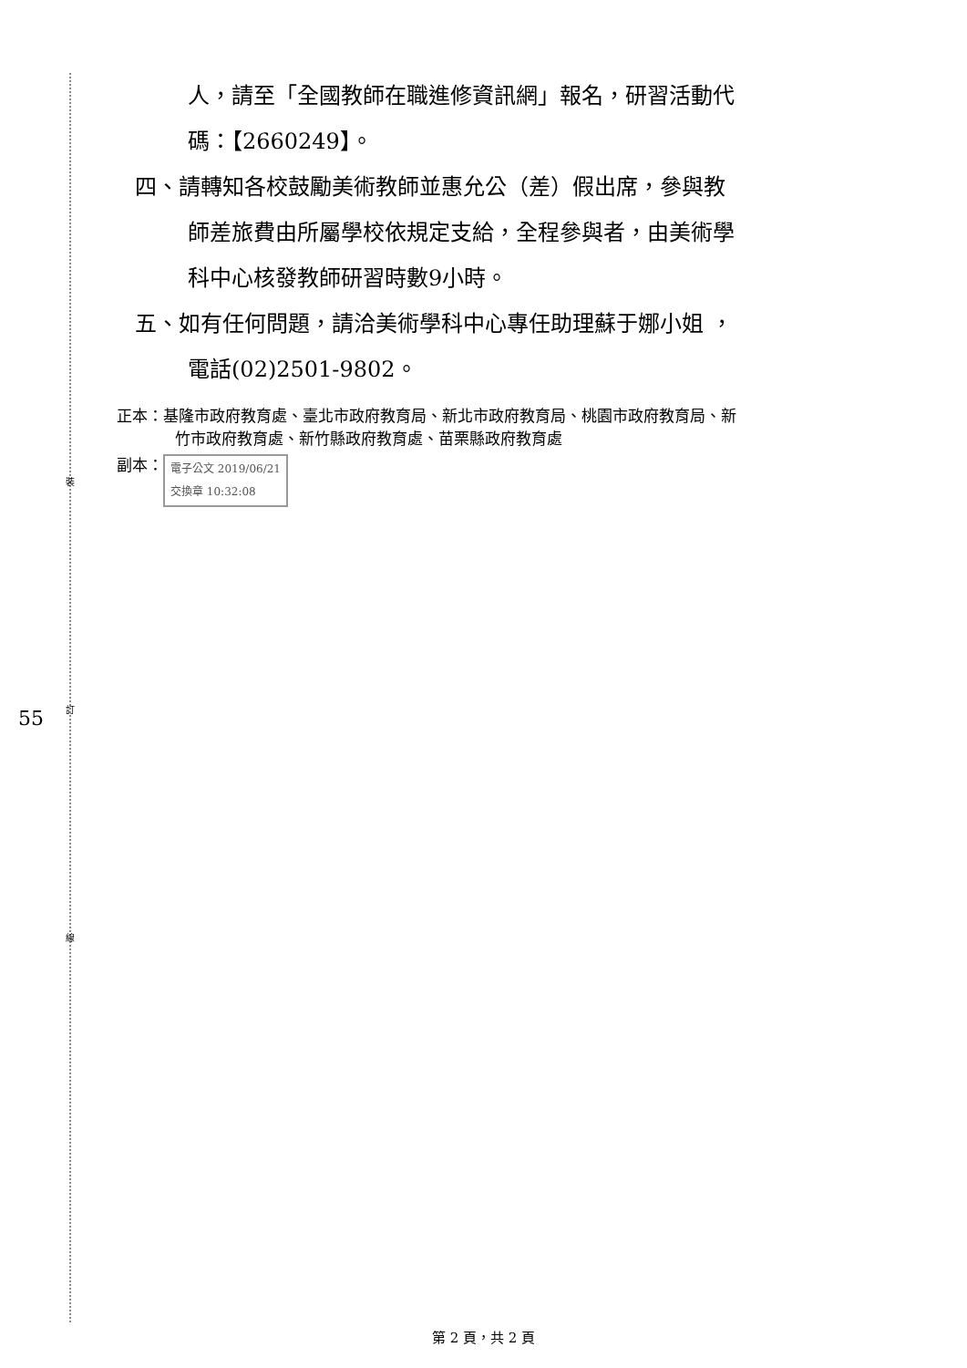裝
訂
線
55
人，請至「全國教師在職進修資訊網」報名，研習活動代
碼：【2660249】。
四、請轉知各校鼓勵美術教師並惠允公（差）假出席，參與教
師差旅費由所屬學校依規定支給，全程參與者，由美術學
科中心核發教師研習時數9小時。
五、如有任何問題，請洽美術學科中心專任助理蘇于娜小姐 ，
電話(02)2501-9802。
正本：基隆市政府教育處、臺北市政府教育局、新北市政府教育局、桃園市政府教育局、新
竹市政府教育處、新竹縣政府教育處、苗栗縣政府教育處
副本： 電子公文 2019/06/21
交換章 10:32:08
第 2 頁，共 2 頁